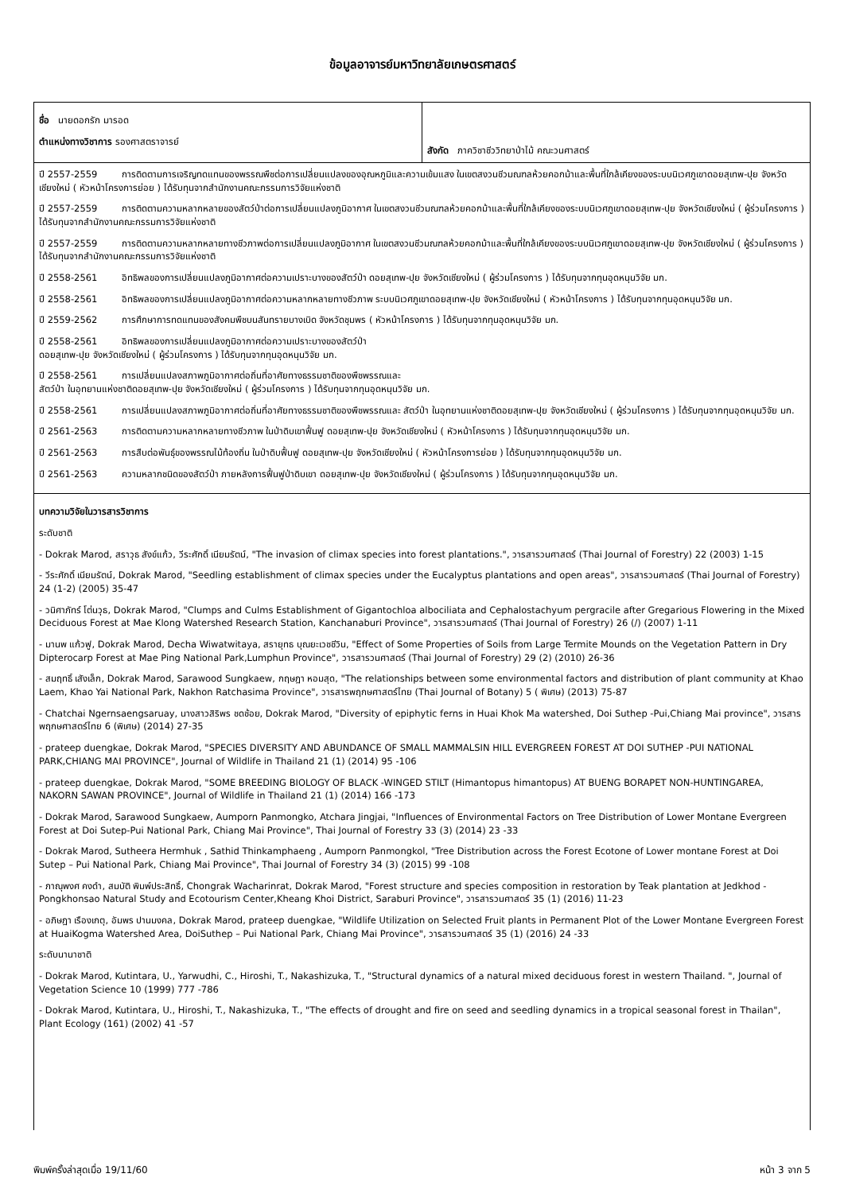ข้อมูลอาจารย์มหาวิทยาลัยเกษตรศาสตร์
| ชื่อ นายดอกรัก มารอด ตำแหน่งทางวิชาการ รองศาสตราจารย์ | สังกัด ภาควิชาชีววิทยาป่าไม้ คณะวนศาสตร์ |
| ปี 2557-2559 การติดตามการเจริญทดแทนของพรรณพืชต่อการเปลี่ยนแปลงของอุณหภูมิและความเข้มแสง ในเขตสงวนชีวมณฑลห้วยคอกม้าและพื้นที่ใกล้เคียงของระบบนิเวศภูเขาดอยสุเทพ-ปุย จังหวัดเชียงใหม่ ( หัวหน้าโครงการย่อย ) ได้รับทุนจากสำนักงานคณะกรรมการวิจัยแห่งชาติ ปี 2557-2559 การติดตามความหลากหลายของสัตว์ป่าต่อการเปลี่ยนแปลงภูมิอากาศ ในเขตสงวนชีวมณฑลห้วยคอกม้าและพื้นที่ใกล้เคียงของระบบนิเวศภูเขาดอยสุเทพ-ปุย จังหวัดเชียงใหม่ ( ผู้ร่วมโครงการ ) ได้รับทุนจากสำนักงานคณะกรรมการวิจัยแห่งชาติ ปี 2557-2559 การติดตามความหลากหลายทางชีวภาพต่อการเปลี่ยนแปลงภูมิอากาศ ในเขตสงวนชีวมณฑลห้วยคอกม้าและพื้นที่ใกล้เคียงของระบบนิเวศภูเขาดอยสุเทพ-ปุย จังหวัดเชียงใหม่ ( ผู้ร่วมโครงการ ) ได้รับทุนจากสำนักงานคณะกรรมการวิจัยแห่งชาติ ปี 2558-2561 อิทธิพลของการเปลี่ยนแปลงภูมิอากาศต่อความเปราะบางของสัตว์ป่า ดอยสุเทพ-ปุย จังหวัดเชียงใหม่ ( ผู้ร่วมโครงการ ) ได้รับทุนจากทุนอุดหนุนวิจัย มก. ปี 2558-2561 อิทธิพลของการเปลี่ยนแปลงภูมิอากาศต่อความหลากหลายทางชีวภาพ ระบบนิเวศภูเขาดอยสุเทพ-ปุย จังหวัดเชียงใหม่ ( หัวหน้าโครงการ ) ได้รับทุนจากทุนอุดหนุนวิจัย มก. ปี 2559-2562 การศึกษาการทดแทนของสังคมพืชบนสันทรายบางเบิด จังหวัดชุมพร ( หัวหน้าโครงการ ) ได้รับทุนจากทุนอุดหนุนวิจัย มก. ปี 2558-2561 อิทธิพลของการเปลี่ยนแปลงภูมิอากาศต่อความเปราะบางของสัตว์ป่า ดอยสุเทพ-ปุย จังหวัดเชียงใหม่ ( ผู้ร่วมโครงการ ) ได้รับทุนจากทุนอุดหนุนวิจัย มก. ปี 2558-2561 การเปลี่ยนแปลงสภาพภูมิอากาศต่อถิ่นที่อาศัยทางธรรมชาติของพืชพรรณและ สัตว์ป่า ในอุทยานแห่งชาติดอยสุเทพ-ปุย จังหวัดเชียงใหม่ ( ผู้ร่วมโครงการ ) ได้รับทุนจากทุนอุดหนุนวิจัย มก. ปี 2558-2561 การเปลี่ยนแปลงสภาพภูมิอากาศต่อถิ่นที่อาศัยทางธรรมชาติของพืชพรรณและ สัตว์ป่า ในอุทยานแห่งชาติดอยสุเทพ-ปุย จังหวัดเชียงใหม่ ( ผู้ร่วมโครงการ ) ได้รับทุนจากทุนอุดหนุนวิจัย มก. ปี 2561-2563 การติดตามความหลากหลายทางชีวภาพ ในป่าดิบเขาฟื้นฟู ดอยสุเทพ-ปุย จังหวัดเชียงใหม่ ( หัวหน้าโครงการ ) ได้รับทุนจากทุนอุดหนุนวิจัย มก. ปี 2561-2563 การสืบต่อพันธุ์ของพรรณไม้ท้องถิ่น ในป่าดิบฟื้นฟู ดอยสุเทพ-ปุย จังหวัดเชียงใหม่ ( หัวหน้าโครงการย่อย ) ได้รับทุนจากทุนอุดหนุนวิจัย มก. ปี 2561-2563 ความหลากชนิดของสัตว์ป่า ภายหลังการฟื้นฟูป่าดิบเขา ดอยสุเทพ-ปุย จังหวัดเชียงใหม่ ( ผู้ร่วมโครงการ ) ได้รับทุนจากทุนอุดหนุนวิจัย มก. | |
| บทความวิจัยในวารสารวิชาการ ระดับชาติ - Dokrak Marod, สราวุธ สังข์แก้ว, วีระศักดิ์ เนียมรัตน์, "The invasion of climax species into forest plantations.", วารสารวนศาสตร์ (Thai Journal of Forestry) 22 (2003) 1-15 - วีระศักดิ์ เนียมรัตน์, Dokrak Marod, "Seedling establishment of climax species under the Eucalyptus plantations and open areas", วารสารวนศาสตร์ (Thai Journal of Forestry) 24 (1-2) (2005) 35-47 - วนิศาภัทร์ โต่นวุธ, Dokrak Marod, "Clumps and Culms Establishment of Gigantochloa albociliata and Cephalostachyum pergracile after Gregarious Flowering in the Mixed Deciduous Forest at Mae Klong Watershed Research Station, Kanchanaburi Province", วารสารวนศาสตร์ (Thai Journal of Forestry) 26 (/) (2007) 1-11 - มานพ แก้วฟู, Dokrak Marod, Decha Wiwatwitaya, สรายุทธ บุณยะเวชชีวิน, "Effect of Some Properties of Soils from Large Termite Mounds on the Vegetation Pattern in Dry Dipterocarp Forest at Mae Ping National Park,Lumphun Province", วารสารวนศาสตร์ (Thai Journal of Forestry) 29 (2) (2010) 26-36 - สมฤทธิ์ เสังเล็ก, Dokrak Marod, Sarawood Sungkaew, กฤษฎา หอมสุด, "The relationships between some environmental factors and distribution of plant community at Khao Laem, Khao Yai National Park, Nakhon Ratchasima Province", วารสารพฤกษศาสตร์ไทย (Thai Journal of Botany) 5 ( พิเศษ) (2013) 75-87 - Chatchai Ngernsaengsaruay, นางสาวสิริพร ชดช้อย, Dokrak Marod, "Diversity of epiphytic ferns in Huai Khok Ma watershed, Doi Suthep -Pui,Chiang Mai province", วารสารพฤกษศาสตร์ไทย 6 (พิเศษ) (2014) 27-35 - prateep duengkae, Dokrak Marod, "SPECIES DIVERSITY AND ABUNDANCE OF SMALL MAMMALSIN HILL EVERGREEN FOREST AT DOI SUTHEP -PUI NATIONAL PARK,CHIANG MAI PROVINCE", Journal of Wildlife in Thailand 21 (1) (2014) 95 -106 - prateep duengkae, Dokrak Marod, "SOME BREEDING BIOLOGY OF BLACK -WINGED STILT (Himantopus himantopus) AT BUENG BORAPET NON-HUNTINGAREA, NAKORN SAWAN PROVINCE", Journal of Wildlife in Thailand 21 (1) (2014) 166 -173 - Dokrak Marod, Sarawood Sungkaew, Aumporn Panmongko, Atchara Jingjai, "Influences of Environmental Factors on Tree Distribution of Lower Montane Evergreen Forest at Doi Sutep-Pui National Park, Chiang Mai Province", Thai Journal of Forestry 33 (3) (2014) 23 -33 - Dokrak Marod, Sutheera Hermhuk , Sathid Thinkamphaeng , Aumporn Panmongkol, "Tree Distribution across the Forest Ecotone of Lower montane Forest at Doi Sutep – Pui National Park, Chiang Mai Province", Thai Journal of Forestry 34 (3) (2015) 99 -108 - ภาณุพงศ คงดำ, สมบัติ พิมพ์ประสิทธิ์, Chongrak Wacharinrat, Dokrak Marod, "Forest structure and species composition in restoration by Teak plantation at Jedkhod - Pongkhonsao Natural Study and Ecotourism Center,Kheang Khoi District, Saraburi Province", วารสารวนศาสตร์ 35 (1) (2016) 11-23 - อภิษฎา เรืองเกตุ, อัมพร ปานมงคล, Dokrak Marod, prateep duengkae, "Wildlife Utilization on Selected Fruit plants in Permanent Plot of the Lower Montane Evergreen Forest at HuaiKogma Watershed Area, DoiSuthep – Pui National Park, Chiang Mai Province", วารสารวนศาสตร์ 35 (1) (2016) 24 -33 ระดับนานาชาติ - Dokrak Marod, Kutintara, U., Yarwudhi, C., Hiroshi, T., Nakashizuka, T., "Structural dynamics of a natural mixed deciduous forest in western Thailand. ", Journal of Vegetation Science 10 (1999) 777 -786 - Dokrak Marod, Kutintara, U., Hiroshi, T., Nakashizuka, T., "The effects of drought and fire on seed and seedling dynamics in a tropical seasonal forest in Thailan", Plant Ecology (161) (2002) 41 -57 | |
พิมพ์ครั้งล่าสุดเมื่อ 19/11/60 หน้า 3 จาก 5